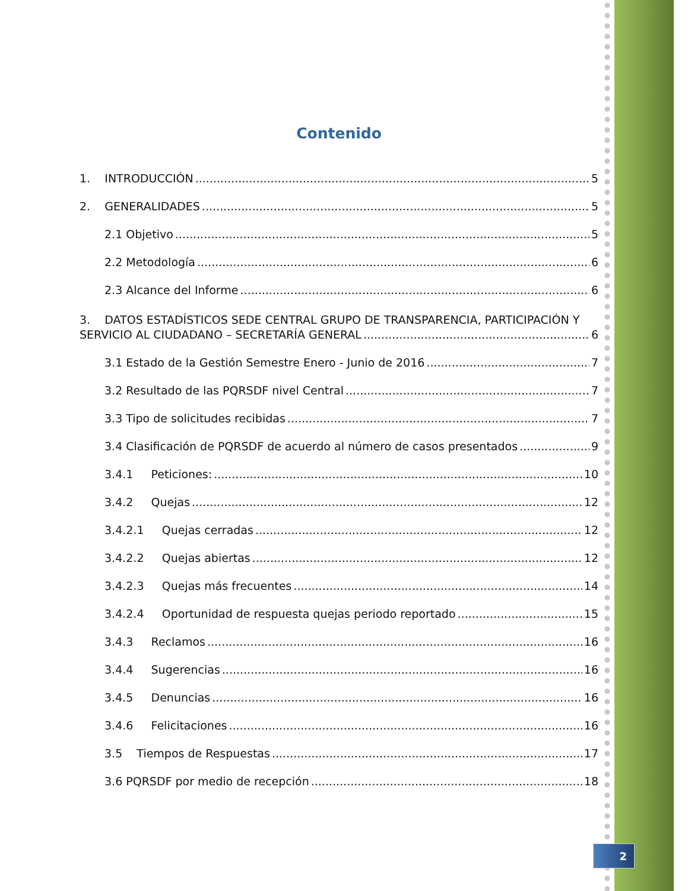Contenido
1. INTRODUCCIÓN 5
2. GENERALIDADES 5
2.1 Objetivo 5
2.2 Metodología 6
2.3 Alcance del Informe 6
3. DATOS ESTADÍSTICOS SEDE CENTRAL GRUPO DE TRANSPARENCIA, PARTICIPACIÓN Y
SERVICIO AL CIUDADANO – SECRETARÍA GENERAL 6
3.1 Estado de la Gestión Semestre Enero - Junio de 2016 7
3.2 Resultado de las PQRSDF nivel Central 7
3.3 Tipo de solicitudes recibidas 7
3.4 Clasificación de PQRSDF de acuerdo al número de casos presentados 9
3.4.1 Peticiones: 10
3.4.2 Quejas 12
3.4.2.1 Quejas cerradas 12
3.4.2.2 Quejas abiertas 12
3.4.2.3 Quejas más frecuentes 14
3.4.2.4 Oportunidad de respuesta quejas periodo reportado 15
3.4.3 Reclamos 16
3.4.4 Sugerencias 16
3.4.5 Denuncias 16
3.4.6 Felicitaciones 16
3.5 Tiempos de Respuestas 17
3.6 PQRSDF por medio de recepción 18
2